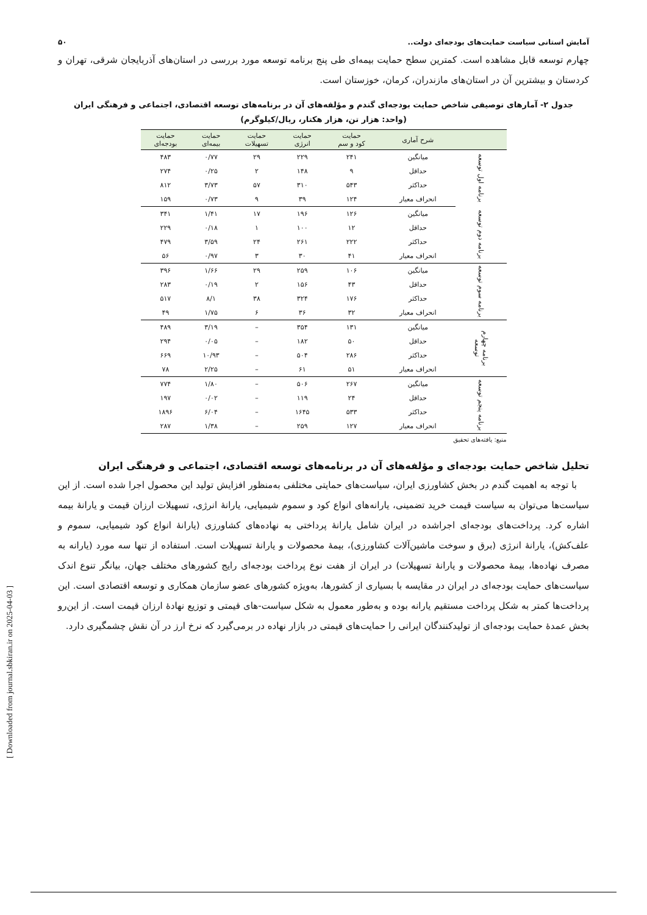آمایش استانی سیاست حمایت‌های بودجه‌ای دولت.. ۵۰
چهارم توسعه قابل مشاهده است. کمترین سطح حمایت بیمه‌ای طی پنج برنامه توسعه مورد بررسی در استان‌های آذربایجان شرقی، تهران و کردستان و بیشترین آن در استان‌های مازندران، کرمان، خوزستان است.
جدول ۲- آمارهای توصیفی شاخص حمایت بودجه‌ای گندم و مؤلفه‌های آن در برنامه‌های توسعه اقتصادی، اجتماعی و فرهنگی ایران
(واحد: هزار تن، هزار هکتار، ریال/کیلوگرم)
| | شرح آماری | حمایت کود و سم | حمایت انرژی | حمایت تسهیلات | حمایت بیمه‌ای | حمایت بودجه‌ای |
| --- | --- | --- | --- | --- | --- | --- |
| برنامه اول توسعه | میانگین | ۲۴۱ | ۲۲۹ | ۲۹ | ۰/۷۷ | ۴۸۳ |
| | حداقل | ۹ | ۱۴۸ | ۲ | ۰/۲۵ | ۲۷۴ |
| | حداکثر | ۵۴۳ | ۳۱۰ | ۵۷ | ۳/۷۳ | ۸۱۲ |
| | انحراف معیار | ۱۲۴ | ۳۹ | ۹ | ۰/۷۳ | ۱۵۹ |
| برنامه دوم توسعه | میانگین | ۱۲۶ | ۱۹۶ | ۱۷ | ۱/۴۱ | ۳۴۱ |
| | حداقل | ۱۲ | ۱۰۰ | ۱ | ۰/۱۸ | ۲۲۹ |
| | حداکثر | ۲۲۲ | ۲۶۱ | ۲۴ | ۳/۵۹ | ۴۷۹ |
| | انحراف معیار | ۴۱ | ۳۰ | ۳ | ۰/۹۷ | ۵۶ |
| برنامه سوم توسعه | میانگین | ۱۰۶ | ۲۵۹ | ۲۹ | ۱/۶۶ | ۳۹۶ |
| | حداقل | ۴۳ | ۱۵۶ | ۲ | ۰/۱۹ | ۲۸۳ |
| | حداکثر | ۱۷۶ | ۳۲۴ | ۳۸ | ۸/۱ | ۵۱۷ |
| | انحراف معیار | ۳۲ | ۳۶ | ۶ | ۱/۷۵ | ۴۹ |
| برنامه چهارم توسعه | میانگین | ۱۳۱ | ۳۵۴ | – | ۳/۱۹ | ۴۸۹ |
| | حداقل | ۵۰ | ۱۸۲ | – | ۰/۰۵ | ۲۹۴ |
| | حداکثر | ۲۸۶ | ۵۰۴ | – | ۱۰/۹۳ | ۶۶۹ |
| | انحراف معیار | ۵۱ | ۶۱ | – | ۲/۲۵ | ۷۸ |
| برنامه پنجم توسعه | میانگین | ۲۶۷ | ۵۰۶ | – | ۱/۸۰ | ۷۷۴ |
| | حداقل | ۲۴ | ۱۱۹ | – | ۰/۰۲ | ۱۹۷ |
| | حداکثر | ۵۳۳ | ۱۶۴۵ | – | ۶/۰۴ | ۱۸۹۶ |
| | انحراف معیار | ۱۲۷ | ۲۵۹ | – | ۱/۳۸ | ۲۸۷ |
منبع: یافته‌های تحقیق
تحلیل شاخص حمایت بودجه‌ای و مؤلفه‌های آن در برنامه‌های توسعه اقتصادی، اجتماعی و فرهنگی ایران
با توجه به اهمیت گندم در بخش کشاورزی ایران، سیاست‌های حمایتی مختلفی به‌منظور افزایش تولید این محصول اجرا شده است. از این سیاست‌ها می‌توان به سیاست قیمت خرید تضمینی، یارانه‌های انواع کود و سموم شیمیایی، یارانۀ انرژی، تسهیلات ارزان قیمت و یارانۀ بیمه اشاره کرد. پرداخت‌های بودجه‌ای اجراشده در ایران شامل یارانۀ پرداختی به نهاده‌های کشاورزی (یارانۀ انواع کود شیمیایی، سموم و علف‌کش)، یارانۀ انرژی (برق و سوخت ماشین‌آلات کشاورزی)، بیمۀ محصولات و یارانۀ تسهیلات است. استفاده از تنها سه مورد (یارانه به مصرف نهاده‌ها، بیمۀ محصولات و یارانۀ تسهیلات) در ایران از هفت نوع پرداخت بودجه‌ای رایج کشورهای مختلف جهان، بیانگر تنوع اندک سیاست‌های حمایت بودجه‌ای در ایران در مقایسه با بسیاری از کشورها، به‌ویژه کشورهای عضو سازمان همکاری و توسعه اقتصادی است. این پرداخت‌ها کمتر به شکل پرداخت مستقیم یارانه بوده و به‌طور معمول به شکل سیاست-های قیمتی و توزیع نهادۀ ارزان قیمت است. از این‌رو بخش عمدۀ حمایت بودجه‌ای از تولیدکنندگان ایرانی را حمایت‌های قیمتی در بازار نهاده در برمی‌گیرد که نرخ ارز در آن نقش چشمگیری دارد.
[ Downloaded from journal.sbkiran.ir on 2025-04-03 ]